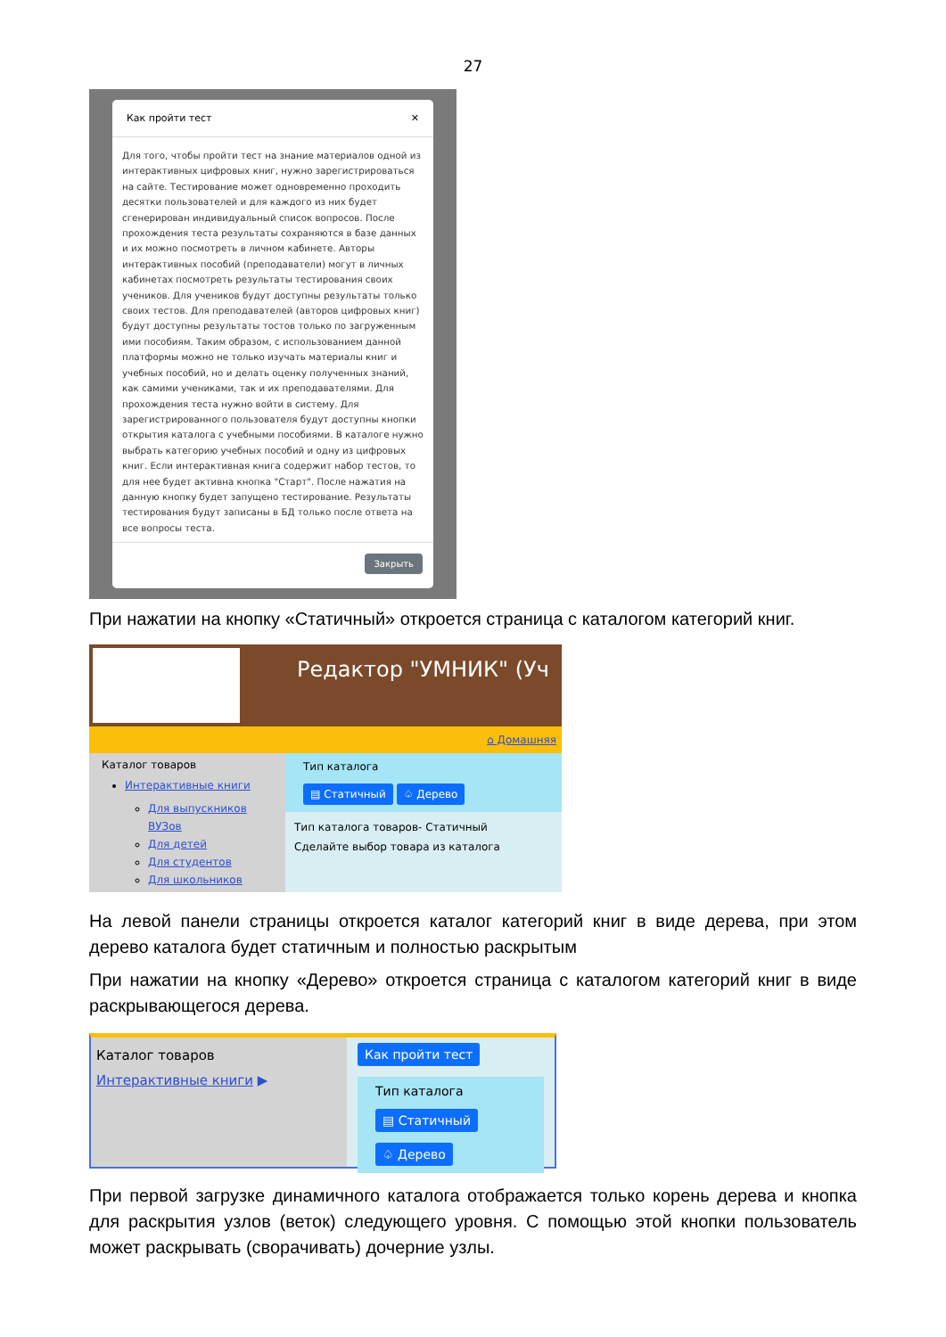27
Как пройти тест ✕
Для того, чтобы пройти тест на знание материалов одной из интерактивных цифровых книг, нужно зарегистрироваться на сайте. Тестирование может одновременно проходить десятки пользователей и для каждого из них будет сгенерирован индивидуальный список вопросов. После прохождения теста результаты сохраняются в базе данных и их можно посмотреть в личном кабинете. Авторы интерактивных пособий (преподаватели) могут в личных кабинетах посмотреть результаты тестирования своих учеников. Для учеников будут доступны результаты только своих тестов. Для преподавателей (авторов цифровых книг) будут доступны результаты тостов только по загруженным ими пособиям. Таким образом, с использованием данной платформы можно не только изучать материалы книг и учебных пособий, но и делать оценку полученных знаний, как самими учениками, так и их преподавателями. Для прохождения теста нужно войти в систему. Для зарегистрированного пользователя будут доступны кнопки открытия каталога с учебными пособиями. В каталоге нужно выбрать категорию учебных пособий и одну из цифровых книг. Если интерактивная книга содержит набор тестов, то для нее будет активна кнопка "Старт". После нажатия на данную кнопку будет запущено тестирование. Результаты тестирования будут записаны в БД только после ответа на все вопросы теста.
Закрыть
При нажатии на кнопку «Статичный» откроется страница с каталогом категорий книг.
Редактор "УМНИК" (Уч
⌂ Домашняя
Каталог товаров
Интерактивные книги
Для выпускников ВУЗов
Для детей
Для студентов
Для школьников
Тип каталога
▤ Статичный ♤ Дерево
Тип каталога товаров- Статичный
Сделайте выбор товара из каталога
На левой панели страницы откроется каталог категорий книг в виде дерева, при этом дерево каталога будет статичным и полностью раскрытым
При нажатии на кнопку «Дерево» откроется страница с каталогом категорий книг в виде раскрывающегося дерева.
Каталог товаров
Интерактивные книги ▶
Как пройти тест
Тип каталога
▤ Статичный ♤ Дерево
При первой загрузке динамичного каталога отображается только корень дерева и кнопка для раскрытия узлов (веток) следующего уровня. С помощью этой кнопки пользователь может раскрывать (сворачивать) дочерние узлы.